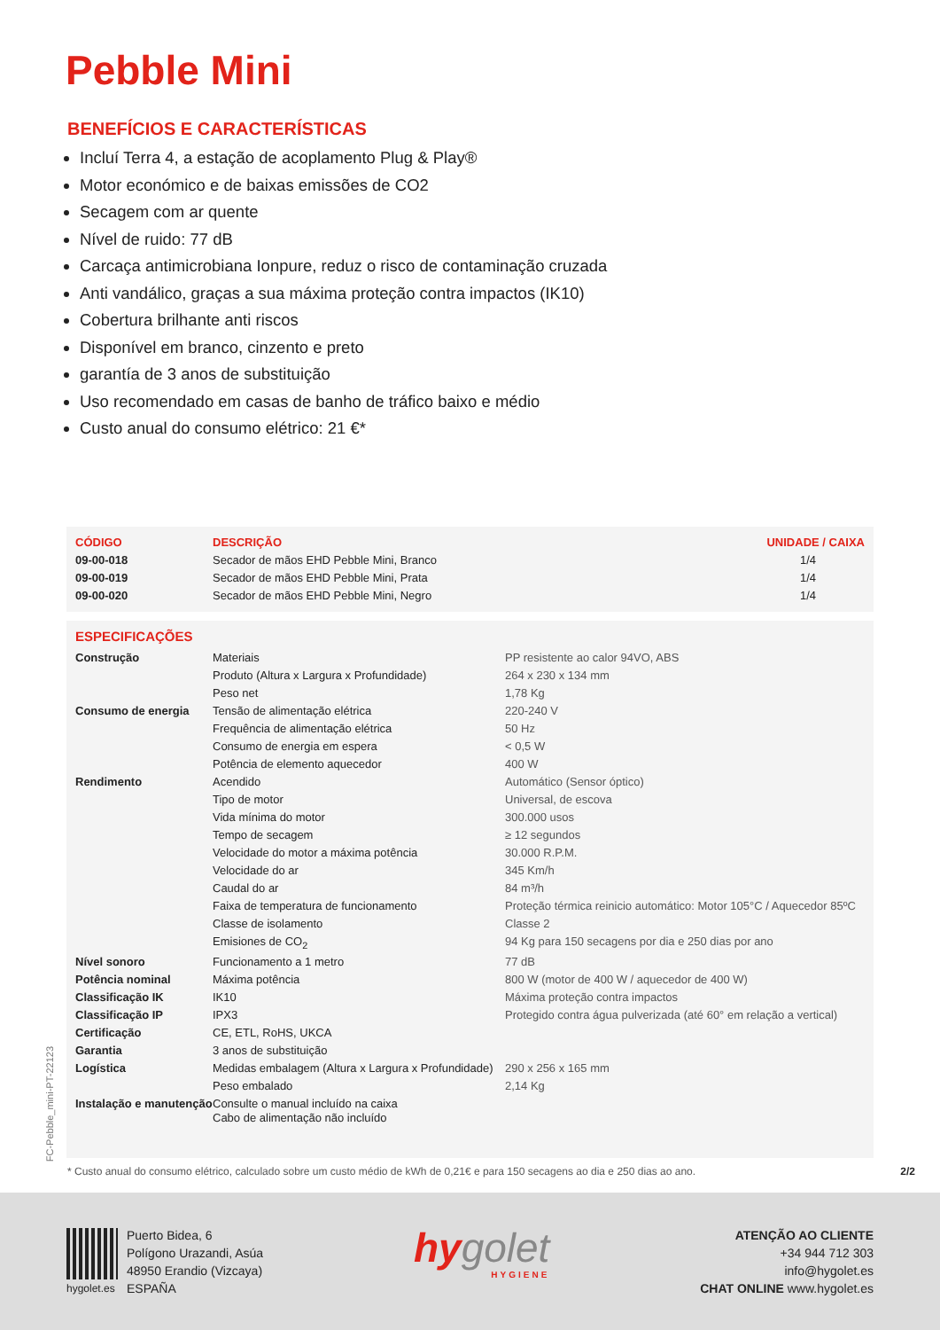Pebble Mini
BENEFÍCIOS E CARACTERÍSTICAS
Incluí Terra 4, a estação de acoplamento Plug & Play®
Motor económico e de baixas emissões de CO2
Secagem com ar quente
Nível de ruido: 77 dB
Carcaça antimicrobiana Ionpure, reduz o risco de contaminação cruzada
Anti vandálico, graças a sua máxima proteção contra impactos (IK10)
Cobertura brilhante anti riscos
Disponível em branco, cinzento e preto
garantía de 3 anos de substituição
Uso recomendado em casas de banho de tráfico baixo e médio
Custo anual do consumo elétrico: 21 €*
| CÓDIGO | DESCRIÇÃO | UNIDADE / CAIXA |
| --- | --- | --- |
| 09-00-018 | Secador de mãos EHD Pebble Mini, Branco | 1/4 |
| 09-00-019 | Secador de mãos EHD Pebble Mini, Prata | 1/4 |
| 09-00-020 | Secador de mãos EHD Pebble Mini, Negro | 1/4 |
| ESPECIFICAÇÕES | | |
| --- | --- | --- |
| Construção | Materiais | PP resistente ao calor 94VO, ABS |
| | Produto (Altura x Largura x Profundidade) | 264 x 230 x 134 mm |
| | Peso net | 1,78 Kg |
| Consumo de energia | Tensão de alimentação elétrica | 220-240 V |
| | Frequência de alimentação elétrica | 50 Hz |
| | Consumo de energia em espera | < 0,5 W |
| | Potência de elemento aquecedor | 400 W |
| Rendimento | Acendido | Automático (Sensor óptico) |
| | Tipo de motor | Universal, de escova |
| | Vida mínima do motor | 300.000 usos |
| | Tempo de secagem | ≥ 12 segundos |
| | Velocidade do motor a máxima potência | 30.000 R.P.M. |
| | Velocidade do ar | 345 Km/h |
| | Caudal do ar | 84 m³/h |
| | Faixa de temperatura de funcionamento | Proteção térmica reinicio automático: Motor 105°C / Aquecedor 85ºC |
| | Classe de isolamento | Classe 2 |
| | Emisiones de CO<sub>2</sub> | 94 Kg para 150 secagens por dia e 250 dias por ano |
| Nível sonoro | Funcionamento a 1 metro | 77 dB |
| Potência nominal | Máxima potência | 800 W (motor de 400 W / aquecedor de 400 W) |
| Classificação IK | IK10 | Máxima proteção contra impactos |
| Classificação IP | IPX3 | Protegido contra água pulverizada (até 60° em relação a vertical) |
| Certificação | CE, ETL, RoHS, UKCA | |
| Garantia | 3 anos de substituição | |
| Logística | Medidas embalagem (Altura x Largura x Profundidade) | 290 x 256 x 165 mm |
| | Peso embalado | 2,14 Kg |
| Instalação e manutenção | Consulte o manual incluído na caixa Cabo de alimentação não incluído | |
* Custo anual do consumo elétrico, calculado sobre um custo médio de kWh de 0,21€ e para 150 secagens ao dia e 250 dias ao ano. 2/2
FC-Pebble_mini-PT-22123
hygolet.es
Puerto Bidea, 6
Polígono Urazandi, Asúa
48950 Erandio (Vizcaya)
ESPAÑA
hygolet
HYGIENE
ATENÇÃO AO CLIENTE
+34 944 712 303
info@hygolet.es
CHAT ONLINE www.hygolet.es